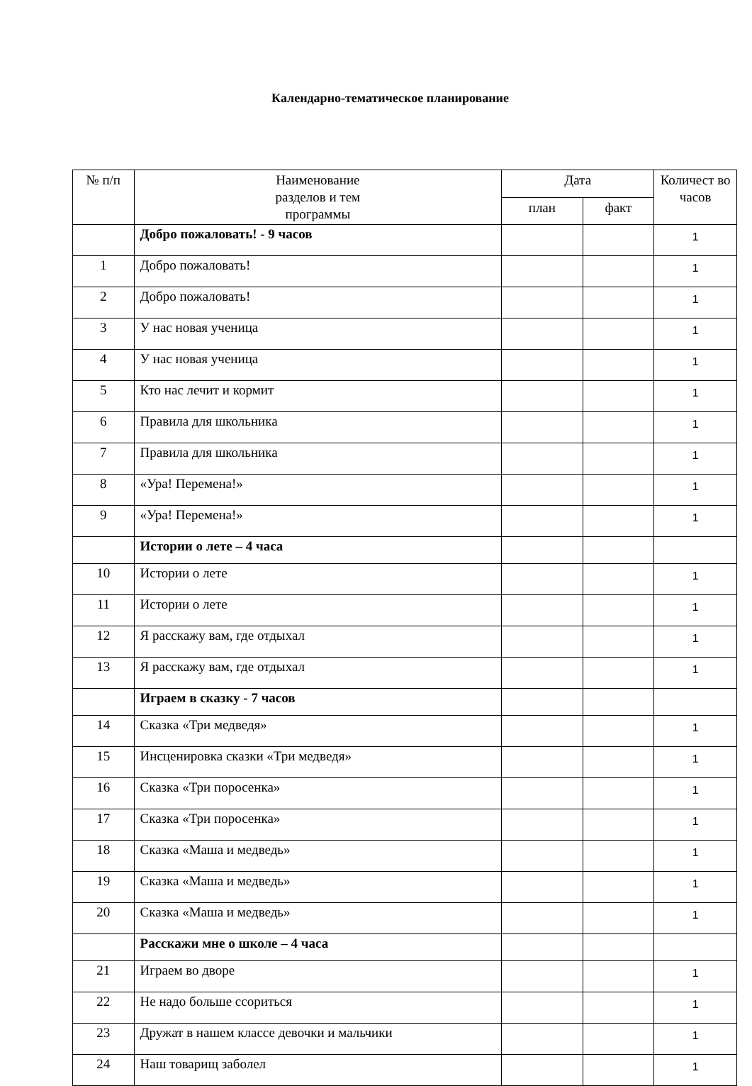Календарно-тематическое планирование
| № п/п | Наименование разделов и тем программы | Дата | | Количест во часов |
| --- | --- | --- | --- | --- |
| | | план | факт | |
| | Добро пожаловать! - 9 часов | | | 1 |
| 1 | Добро пожаловать! | | | 1 |
| 2 | Добро пожаловать! | | | 1 |
| 3 | У нас новая ученица | | | 1 |
| 4 | У нас новая ученица | | | 1 |
| 5 | Кто нас лечит и кормит | | | 1 |
| 6 | Правила для школьника | | | 1 |
| 7 | Правила для школьника | | | 1 |
| 8 | «Ура! Перемена!» | | | 1 |
| 9 | «Ура! Перемена!» | | | 1 |
| | Истории о лете – 4 часа | | | |
| 10 | Истории о лете | | | 1 |
| 11 | Истории о лете | | | 1 |
| 12 | Я расскажу вам, где отдыхал | | | 1 |
| 13 | Я расскажу вам, где отдыхал | | | 1 |
| | Играем в сказку - 7 часов | | | |
| 14 | Сказка «Три медведя» | | | 1 |
| 15 | Инсценировка сказки «Три медведя» | | | 1 |
| 16 | Сказка «Три поросенка» | | | 1 |
| 17 | Сказка «Три поросенка» | | | 1 |
| 18 | Сказка «Маша и медведь» | | | 1 |
| 19 | Сказка «Маша и медведь» | | | 1 |
| 20 | Сказка «Маша и медведь» | | | 1 |
| | Расскажи мне о школе – 4 часа | | | |
| 21 | Играем во дворе | | | 1 |
| 22 | Не надо больше ссориться | | | 1 |
| 23 | Дружат в нашем классе девочки и мальчики | | | 1 |
| 24 | Наш товарищ заболел | | | 1 |